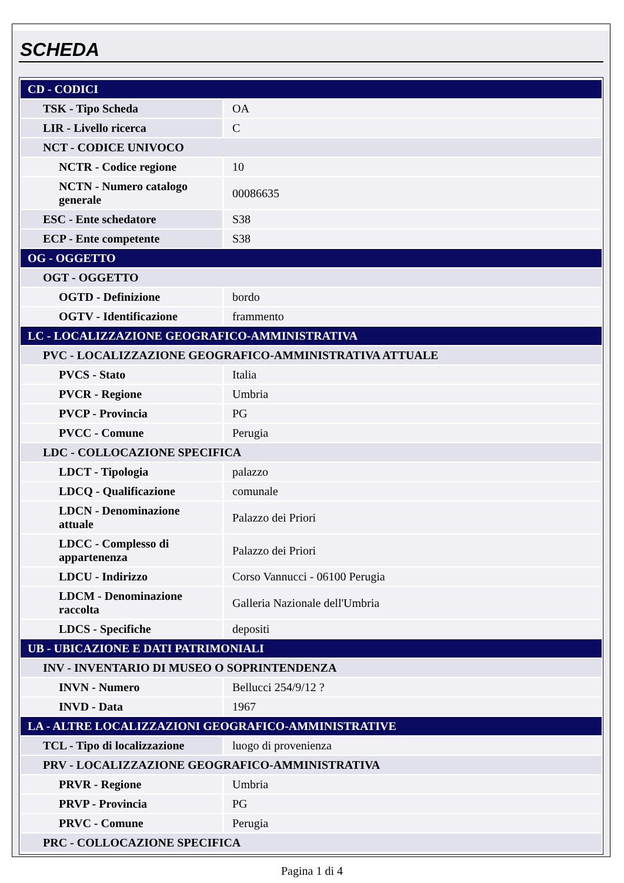SCHEDA
| CD - CODICI | |
| TSK - Tipo Scheda | OA |
| LIR - Livello ricerca | C |
| NCT - CODICE UNIVOCO | |
| NCTR - Codice regione | 10 |
| NCTN - Numero catalogo generale | 00086635 |
| ESC - Ente schedatore | S38 |
| ECP - Ente competente | S38 |
| OG - OGGETTO | |
| OGT - OGGETTO | |
| OGTD - Definizione | bordo |
| OGTV - Identificazione | frammento |
| LC - LOCALIZZAZIONE GEOGRAFICO-AMMINISTRATIVA | |
| PVC - LOCALIZZAZIONE GEOGRAFICO-AMMINISTRATIVA ATTUALE | |
| PVCS - Stato | Italia |
| PVCR - Regione | Umbria |
| PVCP - Provincia | PG |
| PVCC - Comune | Perugia |
| LDC - COLLOCAZIONE SPECIFICA | |
| LDCT - Tipologia | palazzo |
| LDCQ - Qualificazione | comunale |
| LDCN - Denominazione attuale | Palazzo dei Priori |
| LDCC - Complesso di appartenenza | Palazzo dei Priori |
| LDCU - Indirizzo | Corso Vannucci - 06100 Perugia |
| LDCM - Denominazione raccolta | Galleria Nazionale dell'Umbria |
| LDCS - Specifiche | depositi |
| UB - UBICAZIONE E DATI PATRIMONIALI | |
| INV - INVENTARIO DI MUSEO O SOPRINTENDENZA | |
| INVN - Numero | Bellucci 254/9/12 ? |
| INVD - Data | 1967 |
| LA - ALTRE LOCALIZZAZIONI GEOGRAFICO-AMMINISTRATIVE | |
| TCL - Tipo di localizzazione | luogo di provenienza |
| PRV - LOCALIZZAZIONE GEOGRAFICO-AMMINISTRATIVA | |
| PRVR - Regione | Umbria |
| PRVP - Provincia | PG |
| PRVC - Comune | Perugia |
| PRC - COLLOCAZIONE SPECIFICA | |
Pagina 1 di 4